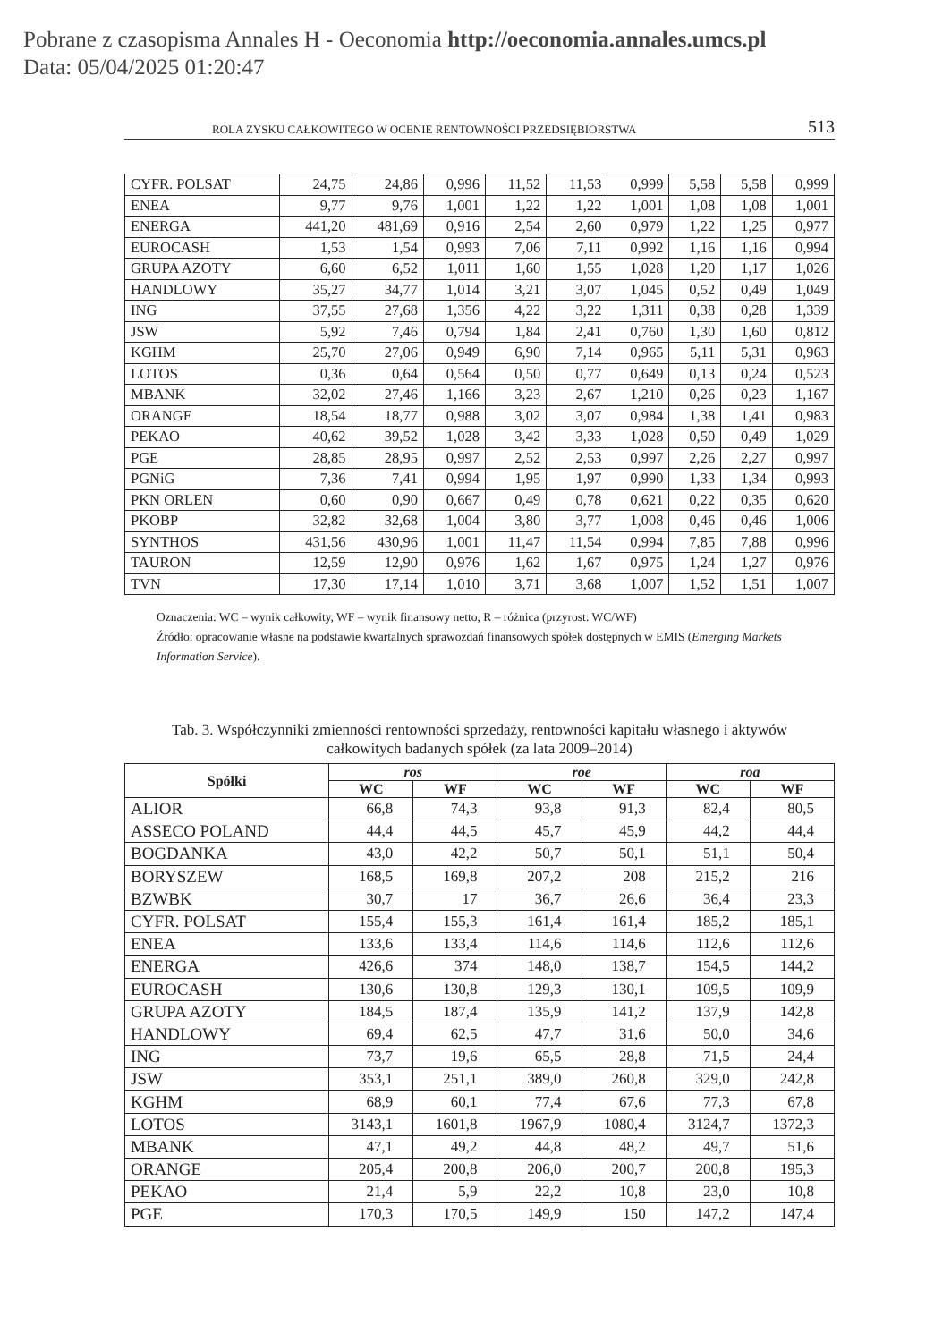Pobrane z czasopisma Annales H - Oeconomia http://oeconomia.annales.umcs.pl
Data: 05/04/2025 01:20:47
ROLA ZYSKU CAŁKOWITEGO W OCENIE RENTOWNOŚCI PRZEDSIĘBIORSTWA 513
| CYFR. POLSAT | 24,75 | 24,86 | 0,996 | 11,52 | 11,53 | 0,999 | 5,58 | 5,58 | 0,999 |
| ENEA | 9,77 | 9,76 | 1,001 | 1,22 | 1,22 | 1,001 | 1,08 | 1,08 | 1,001 |
| ENERGA | 441,20 | 481,69 | 0,916 | 2,54 | 2,60 | 0,979 | 1,22 | 1,25 | 0,977 |
| EUROCASH | 1,53 | 1,54 | 0,993 | 7,06 | 7,11 | 0,992 | 1,16 | 1,16 | 0,994 |
| GRUPA AZOTY | 6,60 | 6,52 | 1,011 | 1,60 | 1,55 | 1,028 | 1,20 | 1,17 | 1,026 |
| HANDLOWY | 35,27 | 34,77 | 1,014 | 3,21 | 3,07 | 1,045 | 0,52 | 0,49 | 1,049 |
| ING | 37,55 | 27,68 | 1,356 | 4,22 | 3,22 | 1,311 | 0,38 | 0,28 | 1,339 |
| JSW | 5,92 | 7,46 | 0,794 | 1,84 | 2,41 | 0,760 | 1,30 | 1,60 | 0,812 |
| KGHM | 25,70 | 27,06 | 0,949 | 6,90 | 7,14 | 0,965 | 5,11 | 5,31 | 0,963 |
| LOTOS | 0,36 | 0,64 | 0,564 | 0,50 | 0,77 | 0,649 | 0,13 | 0,24 | 0,523 |
| MBANK | 32,02 | 27,46 | 1,166 | 3,23 | 2,67 | 1,210 | 0,26 | 0,23 | 1,167 |
| ORANGE | 18,54 | 18,77 | 0,988 | 3,02 | 3,07 | 0,984 | 1,38 | 1,41 | 0,983 |
| PEKAO | 40,62 | 39,52 | 1,028 | 3,42 | 3,33 | 1,028 | 0,50 | 0,49 | 1,029 |
| PGE | 28,85 | 28,95 | 0,997 | 2,52 | 2,53 | 0,997 | 2,26 | 2,27 | 0,997 |
| PGNiG | 7,36 | 7,41 | 0,994 | 1,95 | 1,97 | 0,990 | 1,33 | 1,34 | 0,993 |
| PKN ORLEN | 0,60 | 0,90 | 0,667 | 0,49 | 0,78 | 0,621 | 0,22 | 0,35 | 0,620 |
| PKOBP | 32,82 | 32,68 | 1,004 | 3,80 | 3,77 | 1,008 | 0,46 | 0,46 | 1,006 |
| SYNTHOS | 431,56 | 430,96 | 1,001 | 11,47 | 11,54 | 0,994 | 7,85 | 7,88 | 0,996 |
| TAURON | 12,59 | 12,90 | 0,976 | 1,62 | 1,67 | 0,975 | 1,24 | 1,27 | 0,976 |
| TVN | 17,30 | 17,14 | 1,010 | 3,71 | 3,68 | 1,007 | 1,52 | 1,51 | 1,007 |
Oznaczenia: WC – wynik całkowity, WF – wynik finansowy netto, R – różnica (przyrost: WC/WF)
Źródło: opracowanie własne na podstawie kwartalnych sprawozdań finansowych spółek dostępnych w EMIS (Emerging Markets Information Service).
Tab. 3. Współczynniki zmienności rentowności sprzedaży, rentowności kapitału własnego i aktywów
całkowitych badanych spółek (za lata 2009–2014)
| Spółki | ros | | roe | | roa | |
| --- | --- | --- | --- | --- | --- | --- |
| | WC | WF | WC | WF | WC | WF |
| ALIOR | 66,8 | 74,3 | 93,8 | 91,3 | 82,4 | 80,5 |
| ASSECO POLAND | 44,4 | 44,5 | 45,7 | 45,9 | 44,2 | 44,4 |
| BOGDANKA | 43,0 | 42,2 | 50,7 | 50,1 | 51,1 | 50,4 |
| BORYSZEW | 168,5 | 169,8 | 207,2 | 208 | 215,2 | 216 |
| BZWBK | 30,7 | 17 | 36,7 | 26,6 | 36,4 | 23,3 |
| CYFR. POLSAT | 155,4 | 155,3 | 161,4 | 161,4 | 185,2 | 185,1 |
| ENEA | 133,6 | 133,4 | 114,6 | 114,6 | 112,6 | 112,6 |
| ENERGA | 426,6 | 374 | 148,0 | 138,7 | 154,5 | 144,2 |
| EUROCASH | 130,6 | 130,8 | 129,3 | 130,1 | 109,5 | 109,9 |
| GRUPA AZOTY | 184,5 | 187,4 | 135,9 | 141,2 | 137,9 | 142,8 |
| HANDLOWY | 69,4 | 62,5 | 47,7 | 31,6 | 50,0 | 34,6 |
| ING | 73,7 | 19,6 | 65,5 | 28,8 | 71,5 | 24,4 |
| JSW | 353,1 | 251,1 | 389,0 | 260,8 | 329,0 | 242,8 |
| KGHM | 68,9 | 60,1 | 77,4 | 67,6 | 77,3 | 67,8 |
| LOTOS | 3143,1 | 1601,8 | 1967,9 | 1080,4 | 3124,7 | 1372,3 |
| MBANK | 47,1 | 49,2 | 44,8 | 48,2 | 49,7 | 51,6 |
| ORANGE | 205,4 | 200,8 | 206,0 | 200,7 | 200,8 | 195,3 |
| PEKAO | 21,4 | 5,9 | 22,2 | 10,8 | 23,0 | 10,8 |
| PGE | 170,3 | 170,5 | 149,9 | 150 | 147,2 | 147,4 |